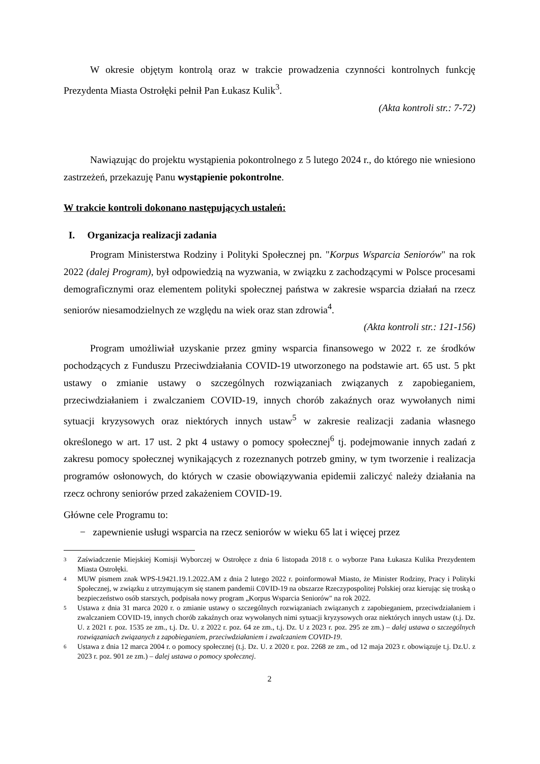W okresie objętym kontrolą oraz w trakcie prowadzenia czynności kontrolnych funkcję Prezydenta Miasta Ostrołęki pełnił Pan Łukasz Kulik<sup>3</sup>.
(Akta kontroli str.: 7-72)
Nawiązując do projektu wystąpienia pokontrolnego z 5 lutego 2024 r., do którego nie wniesiono zastrzeżeń, przekazuję Panu wystąpienie pokontrolne.
W trakcie kontroli dokonano następujących ustaleń:
I. Organizacja realizacji zadania
Program Ministerstwa Rodziny i Polityki Społecznej pn. "Korpus Wsparcia Seniorów" na rok 2022 (dalej Program), był odpowiedzią na wyzwania, w związku z zachodzącymi w Polsce procesami demograficznymi oraz elementem polityki społecznej państwa w zakresie wsparcia działań na rzecz seniorów niesamodzielnych ze względu na wiek oraz stan zdrowia<sup>4</sup>.
(Akta kontroli str.: 121-156)
Program umożliwiał uzyskanie przez gminy wsparcia finansowego w 2022 r. ze środków pochodzących z Funduszu Przeciwdziałania COVID-19 utworzonego na podstawie art. 65 ust. 5 pkt ustawy o zmianie ustawy o szczególnych rozwiązaniach związanych z zapobieganiem, przeciwdziałaniem i zwalczaniem COVID-19, innych chorób zakaźnych oraz wywołanych nimi sytuacji kryzysowych oraz niektórych innych ustaw<sup>5</sup> w zakresie realizacji zadania własnego określonego w art. 17 ust. 2 pkt 4 ustawy o pomocy społecznej<sup>6</sup> tj. podejmowanie innych zadań z zakresu pomocy społecznej wynikających z rozeznanych potrzeb gminy, w tym tworzenie i realizacja programów osłonowych, do których w czasie obowiązywania epidemii zaliczyć należy działania na rzecz ochrony seniorów przed zakażeniem COVID-19.
Główne cele Programu to:
− zapewnienie usługi wsparcia na rzecz seniorów w wieku 65 lat i więcej przez
3 Zaświadczenie Miejskiej Komisji Wyborczej w Ostrołęce z dnia 6 listopada 2018 r. o wyborze Pana Łukasza Kulika Prezydentem Miasta Ostrołęki.
4 MUW pismem znak WPS-I.9421.19.1.2022.AM z dnia 2 lutego 2022 r. poinformował Miasto, że Minister Rodziny, Pracy i Polityki Społecznej, w związku z utrzymującym się stanem pandemii C0VID-19 na obszarze Rzeczypospolitej Polskiej oraz kierując się troską o bezpieczeństwo osób starszych, podpisała nowy program „Korpus Wsparcia Seniorów" na rok 2022.
5 Ustawa z dnia 31 marca 2020 r. o zmianie ustawy o szczególnych rozwiązaniach związanych z zapobieganiem, przeciwdziałaniem i zwalczaniem COVID-19, innych chorób zakaźnych oraz wywołanych nimi sytuacji kryzysowych oraz niektórych innych ustaw (t.j. Dz. U. z 2021 r. poz. 1535 ze zm., t.j. Dz. U. z 2022 r. poz. 64 ze zm., t.j. Dz. U z 2023 r. poz. 295 ze zm.) – dalej ustawa o szczególnych rozwiązaniach związanych z zapobieganiem, przeciwdziałaniem i zwalczaniem COVID-19.
6 Ustawa z dnia 12 marca 2004 r. o pomocy społecznej (t.j. Dz. U. z 2020 r. poz. 2268 ze zm., od 12 maja 2023 r. obowiązuje t.j. Dz.U. z 2023 r. poz. 901 ze zm.) – dalej ustawa o pomocy społecznej.
2